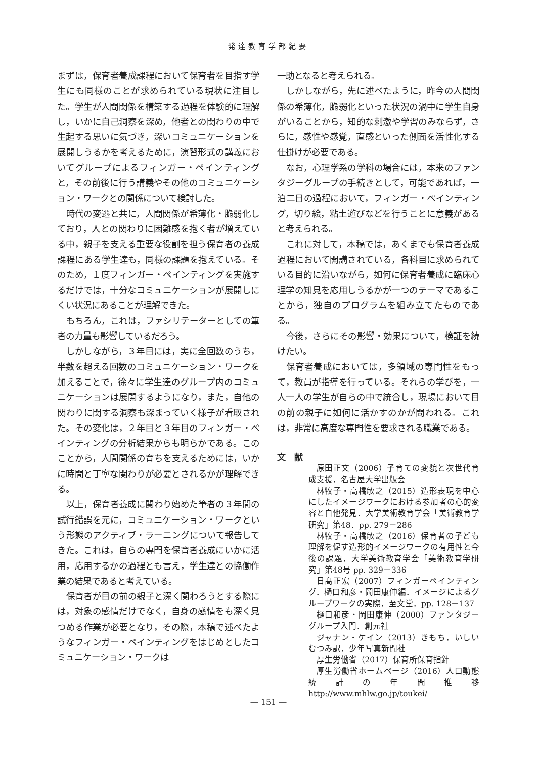発達教育学部紀要
まずは，保育者養成課程において保育者を目指す学生にも同様のことが求められている現状に注目した。学生が人間関係を構築する過程を体験的に理解し，いかに自己洞察を深め，他者との関わりの中で生起する思いに気づき，深いコミュニケーションを展開しうるかを考えるために，演習形式の講義においてグループによるフィンガー・ペインティングと，その前後に行う講義やその他のコミュニケーション・ワークとの関係について検討した。
時代の変遷と共に，人間関係が希薄化・脆弱化しており，人との関わりに困難感を抱く者が増えている中，親子を支える重要な役割を担う保育者の養成課程にある学生達も，同様の課題を抱えている。そのため，１度フィンガー・ペインティングを実施するだけでは，十分なコミュニケーションが展開しにくい状況にあることが理解できた。
もちろん，これは，ファシリテーターとしての筆者の力量も影響しているだろう。
しかしながら，３年目には，実に全回数のうち，半数を超える回数のコミュニケーション・ワークを加えることで，徐々に学生達のグループ内のコミュニケーションは展開するようになり，また，自他の関わりに関する洞察も深まっていく様子が看取された。その変化は，２年目と３年目のフィンガー・ペインティングの分析結果からも明らかである。このことから，人間関係の育ちを支えるためには，いかに時間と丁寧な関わりが必要とされるかが理解できる。
以上，保育者養成に関わり始めた筆者の３年間の試行錯誤を元に，コミュニケーション・ワークという形態のアクティブ・ラーニングについて報告してきた。これは，自らの専門を保育者養成にいかに活用，応用するかの過程とも言え，学生達との協働作業の結果であると考えている。
保育者が目の前の親子と深く関わろうとする際には，対象の感情だけでなく，自身の感情をも深く見つめる作業が必要となり，その際，本稿で述べたようなフィンガー・ペインティングをはじめとしたコミュニケーション・ワークは
一助となると考えられる。
しかしながら，先に述べたように，昨今の人間関係の希薄化，脆弱化といった状況の渦中に学生自身がいることから，知的な刺激や学習のみならず，さらに，感性や感覚，直感といった側面を活性化する仕掛けが必要である。
なお，心理学系の学科の場合には，本来のファンタジーグループの手続きとして，可能であれば，一泊二日の過程において，フィンガー・ペインティング，切り絵，粘土遊びなどを行うことに意義があると考えられる。
これに対して，本稿では，あくまでも保育者養成過程において開講されている，各科目に求められている目的に沿いながら，如何に保育者養成に臨床心理学の知見を応用しうるかが一つのテーマであることから，独自のプログラムを組み立てたものである。
今後，さらにその影響・効果について，検証を続けたい。
保育者養成においては，多領域の専門性をもって，教員が指導を行っている。それらの学びを，一人一人の学生が自らの中で統合し，現場において目の前の親子に如何に活かすのかが問われる。これは，非常に高度な専門性を要求される職業である。
文　献
原田正文（2006）子育ての変貌と次世代育成支援．名古屋大学出版会
林牧子・高橋敏之（2015）造形表現を中心にしたイメージワークにおける参加者の心的変容と自他発見．大学美術教育学会「美術教育学研究」第48．pp. 279－286
林牧子・高橋敏之（2016）保育者の子ども理解を促す造形的イメージワークの有用性と今後の課題．大学美術教育学会「美術教育学研究」第48号 pp. 329－336
日髙正宏（2007）フィンガーペインティング．樋口和彦・岡田康伸編．イメージによるグループワークの実際．至文堂．pp. 128－137
樋口和彦・岡田康伸（2000）ファンタジーグループ入門．創元社
ジャナン・ケイン（2013）きもち．いしいむつみ訳．少年写真新聞社
厚生労働省（2017）保育所保育指針
厚生労働省ホームページ（2016）人口動態統計の年間推移　http://www.mhlw.go.jp/toukei/
— 151 —